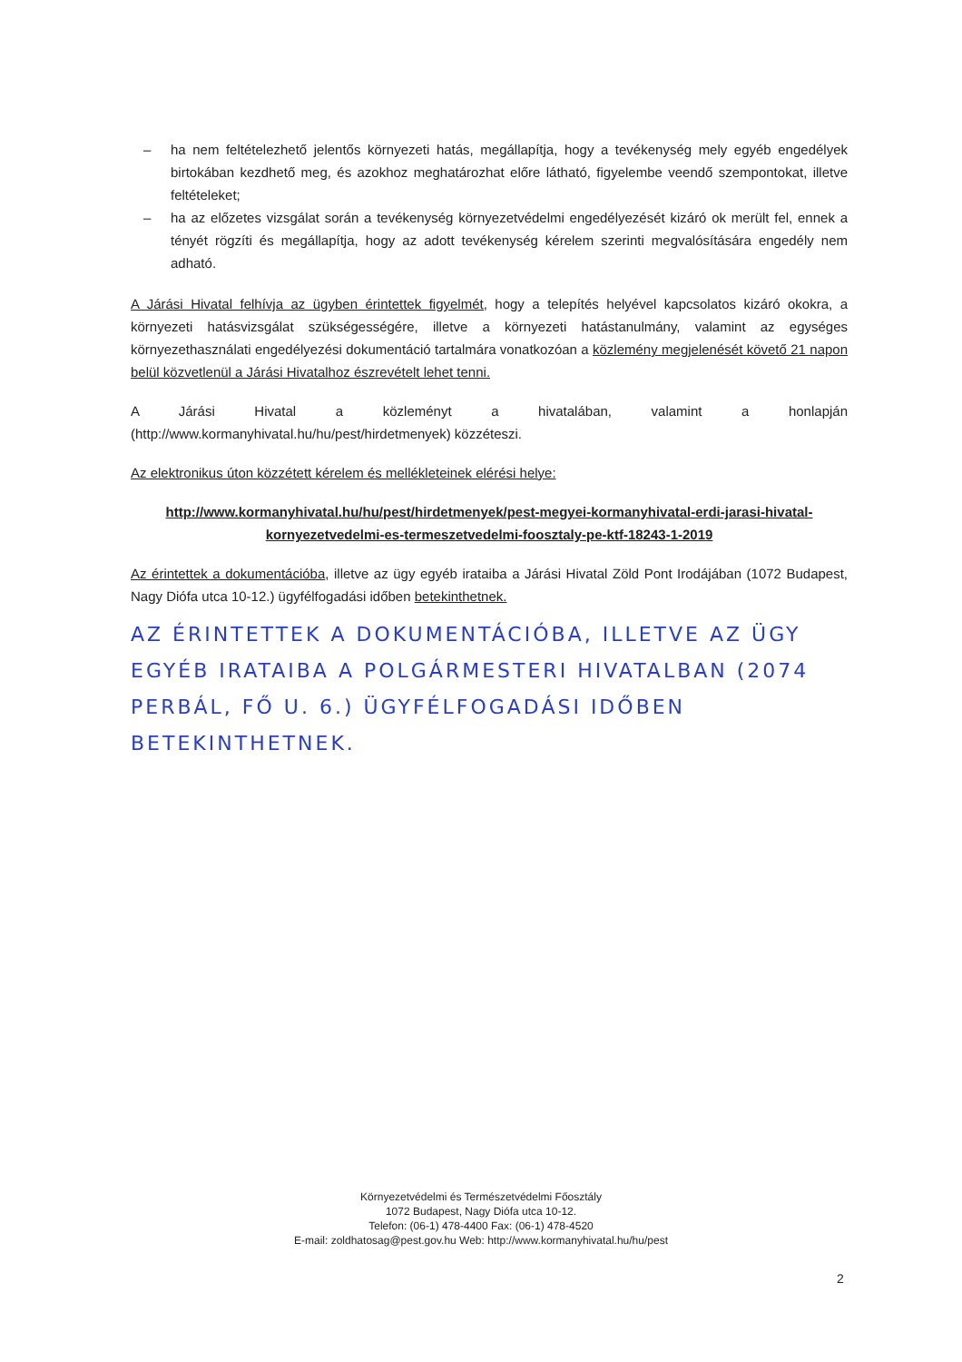– ha nem feltételezhető jelentős környezeti hatás, megállapítja, hogy a tevékenység mely egyéb engedélyek birtokában kezdhető meg, és azokhoz meghatározhat előre látható, figyelembe veendő szempontokat, illetve feltételeket;
– ha az előzetes vizsgálat során a tevékenység környezetvédelmi engedélyezését kizáró ok merült fel, ennek a tényét rögzíti és megállapítja, hogy az adott tevékenység kérelem szerinti megvalósítására engedély nem adható.
A Járási Hivatal felhívja az ügyben érintettek figyelmét, hogy a telepítés helyével kapcsolatos kizáró okokra, a környezeti hatásvizsgálat szükségességére, illetve a környezeti hatástanulmány, valamint az egységes környezethasználati engedélyezési dokumentáció tartalmára vonatkozóan a közlemény megjelenését követő 21 napon belül közvetlenül a Járási Hivatalhoz észrevételt lehet tenni.
A Járási Hivatal a közleményt a hivatalában, valamint a honlapján (http://www.kormanyhivatal.hu/hu/pest/hirdetmenyek) közzéteszi.
Az elektronikus úton közzétett kérelem és mellékleteinek elérési helye:
http://www.kormanyhivatal.hu/hu/pest/hirdetmenyek/pest-megyei-kormanyhivatal-erdi-jarasi-hivatal-kornyezetvedelmi-es-termeszetvedelmi-foosztaly-pe-ktf-18243-1-2019
Az érintettek a dokumentációba, illetve az ügy egyéb irataiba a Járási Hivatal Zöld Pont Irodájában (1072 Budapest, Nagy Diófa utca 10-12.) ügyfélfogadási időben betekinthetnek.
AZ ÉRINTETTEK A DOKUMENTÁCIÓBA, ILLETVE AZ ÜGY EGYÉB IRATAIBA A POLGÁRMESTERI HIVATALBAN (2074 PERBÁL, FŐ U. 6.) ÜGYFÉLFOGADÁSI IDŐBEN BETEKINTHETNEK.
Környezetvédelmi és Természetvédelmi Főosztály
1072 Budapest, Nagy Diófa utca 10-12.
Telefon: (06-1) 478-4400 Fax: (06-1) 478-4520
E-mail: zoldhatosag@pest.gov.hu Web: http://www.kormanyhivatal.hu/hu/pest
2